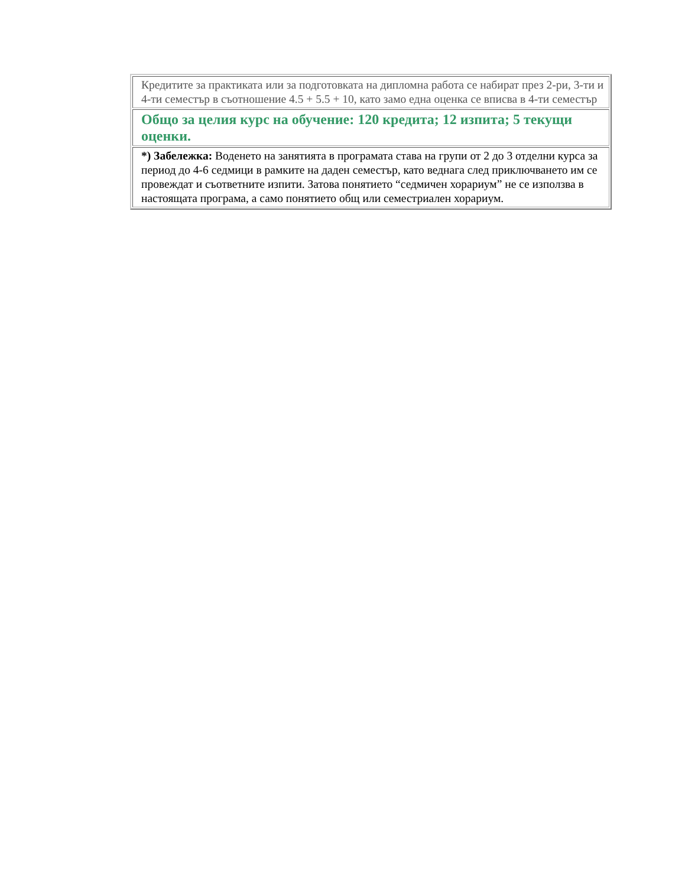| Кредитите за практиката или за подготовката на дипломна работа се набират през 2-ри, 3-ти и 4-ти семестър в съотношение 4.5 + 5.5 + 10, като замо една оценка се вписва в 4-ти семестър |
| Общо за целия курс на обучение: 120 кредита; 12 изпита; 5 текущи оценки. |
| *) Забележка: Воденето на занятията в програмата става на групи от 2 до 3 отделни курса за период до 4-6 седмици в рамките на даден семестър, като веднага след приключването им се провеждат и съответните изпити. Затова понятието “седмичен хорариум” не се използва в настоящата програма, а само понятието общ или семестриален хорариум. |